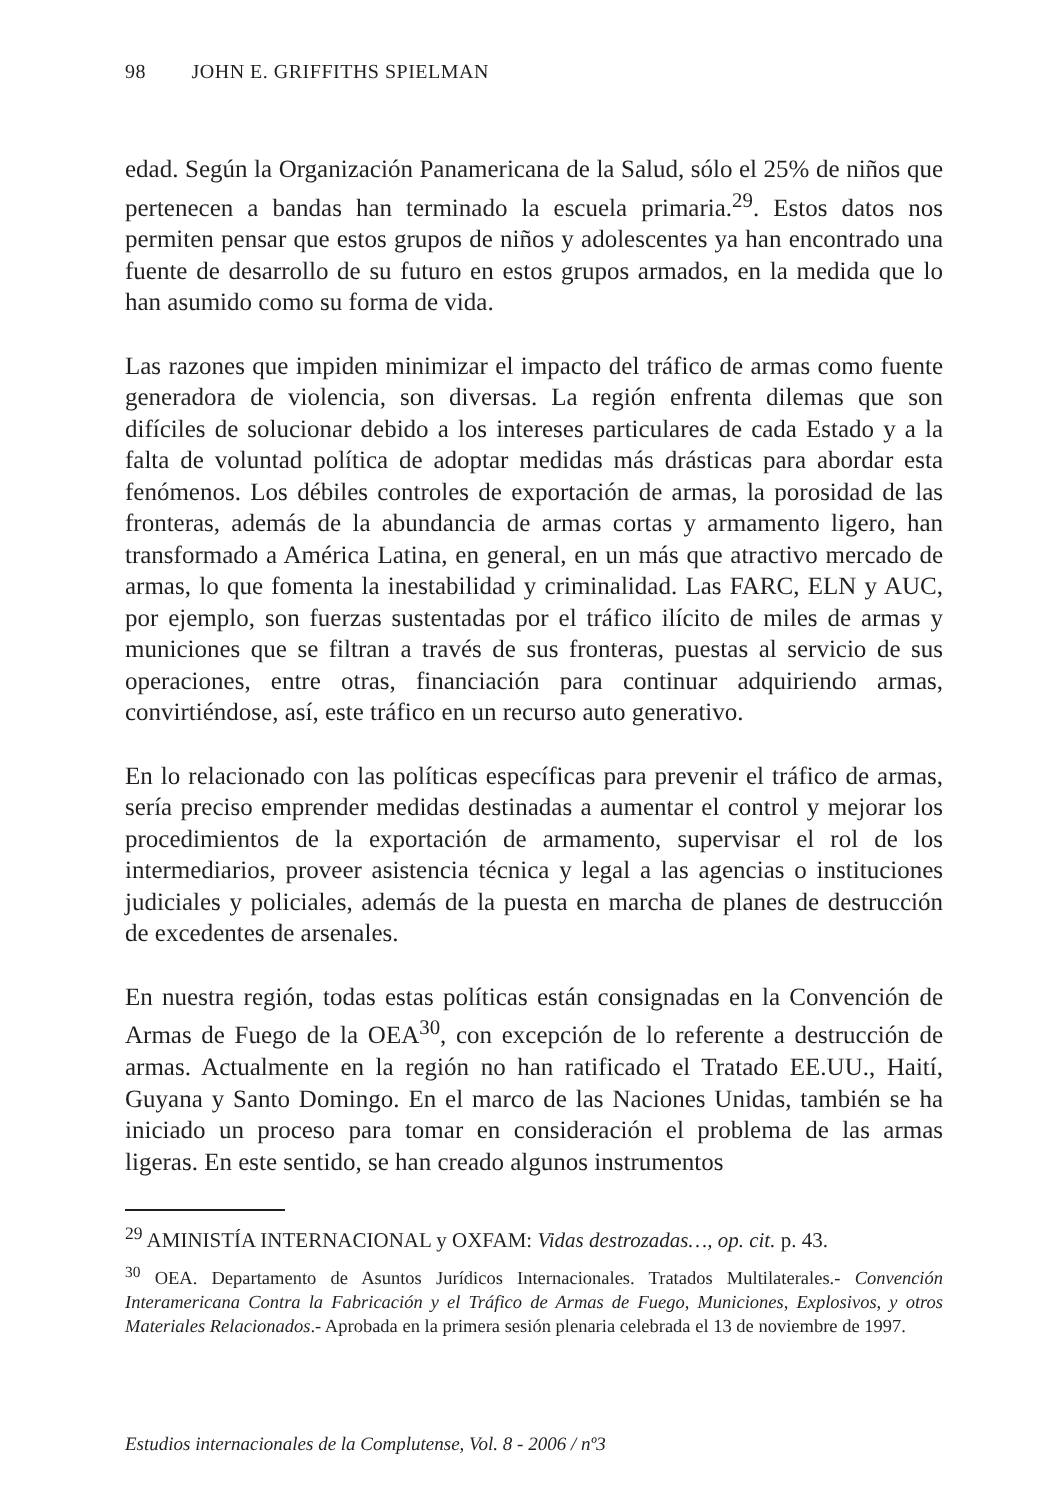98 JOHN E. GRIFFITHS SPIELMAN
edad. Según la Organización Panamericana de la Salud, sólo el 25% de niños que pertenecen a bandas han terminado la escuela primaria.<sup>29</sup>. Estos datos nos permiten pensar que estos grupos de niños y adolescentes ya han encontrado una fuente de desarrollo de su futuro en estos grupos armados, en la medida que lo han asumido como su forma de vida.
Las razones que impiden minimizar el impacto del tráfico de armas como fuente generadora de violencia, son diversas. La región enfrenta dilemas que son difíciles de solucionar debido a los intereses particulares de cada Estado y a la falta de voluntad política de adoptar medidas más drásticas para abordar esta fenómenos. Los débiles controles de exportación de armas, la porosidad de las fronteras, además de la abundancia de armas cortas y armamento ligero, han transformado a América Latina, en general, en un más que atractivo mercado de armas, lo que fomenta la inestabilidad y criminalidad. Las FARC, ELN y AUC, por ejemplo, son fuerzas sustentadas por el tráfico ilícito de miles de armas y municiones que se filtran a través de sus fronteras, puestas al servicio de sus operaciones, entre otras, financiación para continuar adquiriendo armas, convirtiéndose, así, este tráfico en un recurso auto generativo.
En lo relacionado con las políticas específicas para prevenir el tráfico de armas, sería preciso emprender medidas destinadas a aumentar el control y mejorar los procedimientos de la exportación de armamento, supervisar el rol de los intermediarios, proveer asistencia técnica y legal a las agencias o instituciones judiciales y policiales, además de la puesta en marcha de planes de destrucción de excedentes de arsenales.
En nuestra región, todas estas políticas están consignadas en la Convención de Armas de Fuego de la OEA<sup>30</sup>, con excepción de lo referente a destrucción de armas. Actualmente en la región no han ratificado el Tratado EE.UU., Haití, Guyana y Santo Domingo. En el marco de las Naciones Unidas, también se ha iniciado un proceso para tomar en consideración el problema de las armas ligeras. En este sentido, se han creado algunos instrumentos
<sup>29</sup> AMINISTÍA INTERNACIONAL y OXFAM: Vidas destrozadas…, op. cit. p. 43.
<sup>30</sup> OEA. Departamento de Asuntos Jurídicos Internacionales. Tratados Multilaterales.- Convención Interamericana Contra la Fabricación y el Tráfico de Armas de Fuego, Municiones, Explosivos, y otros Materiales Relacionados.- Aprobada en la primera sesión plenaria celebrada el 13 de noviembre de 1997.
Estudios internacionales de la Complutense, Vol. 8 - 2006 / nº3